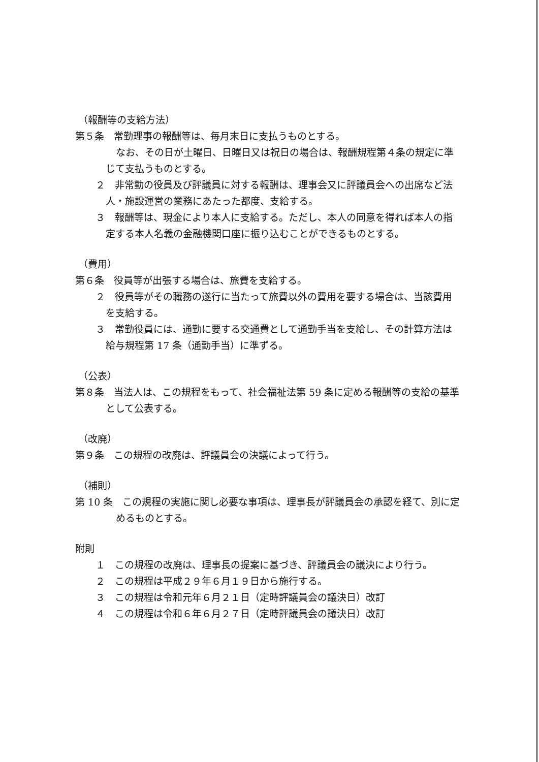（報酬等の支給方法）
第５条　常勤理事の報酬等は、毎月末日に支払うものとする。
なお、その日が土曜日、日曜日又は祝日の場合は、報酬規程第４条の規定に準じて支払うものとする。
２　非常勤の役員及び評議員に対する報酬は、理事会又に評議員会への出席など法人・施設運営の業務にあたった都度、支給する。
３　報酬等は、現金により本人に支給する。ただし、本人の同意を得れば本人の指定する本人名義の金融機関口座に振り込むことができるものとする。
（費用）
第６条　役員等が出張する場合は、旅費を支給する。
２　役員等がその職務の遂行に当たって旅費以外の費用を要する場合は、当該費用を支給する。
３　常勤役員には、通勤に要する交通費として通勤手当を支給し、その計算方法は給与規程第 17 条（通勤手当）に準ずる。
（公表）
第８条　当法人は、この規程をもって、社会福祉法第 59 条に定める報酬等の支給の基準として公表する。
（改廃）
第９条　この規程の改廃は、評議員会の決議によって行う。
（補則）
第 10 条　この規程の実施に関し必要な事項は、理事長が評議員会の承認を経て、別に定めるものとする。
附則
１　この規程の改廃は、理事長の提案に基づき、評議員会の議決により行う。
２　この規程は平成２９年６月１９日から施行する。
３　この規程は令和元年６月２１日（定時評議員会の議決日）改訂
４　この規程は令和６年６月２７日（定時評議員会の議決日）改訂